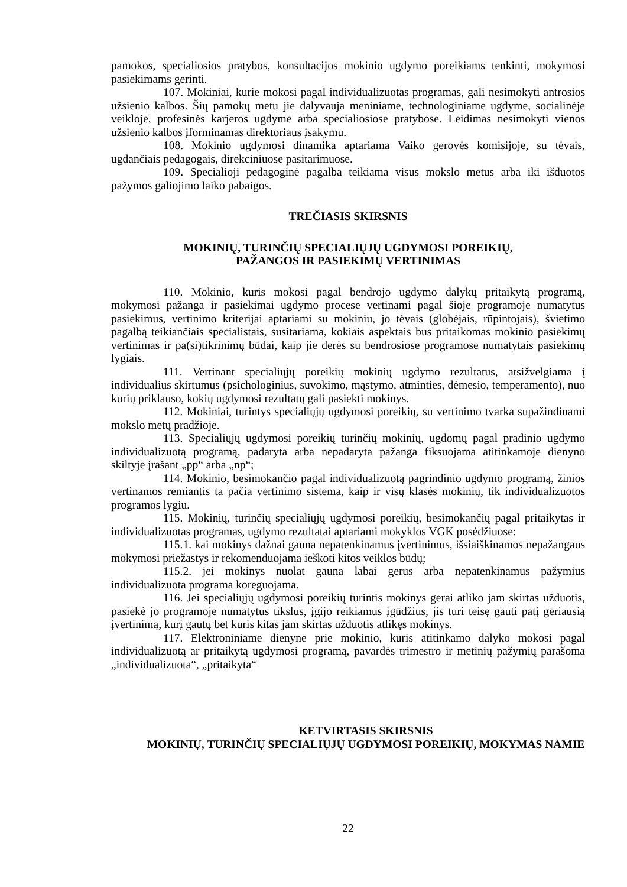pamokos, specialiosios pratybos, konsultacijos mokinio ugdymo poreikiams tenkinti, mokymosi pasiekimams gerinti.
107. Mokiniai, kurie mokosi pagal individualizuotas programas, gali nesimokyti antrosios užsienio kalbos. Šių pamokų metu jie dalyvauja meniniame, technologiniame ugdyme, socialinėje veikloje, profesinės karjeros ugdyme arba specialiosiose pratybose. Leidimas nesimokyti vienos užsienio kalbos įforminamas direktoriaus įsakymu.
108. Mokinio ugdymosi dinamika aptariama Vaiko gerovės komisijoje, su tėvais, ugdančiais pedagogais, direkciniuose pasitarimuose.
109. Specialioji pedagoginė pagalba teikiama visus mokslo metus arba iki išduotos pažymos galiojimo laiko pabaigos.
TREČIASIS SKIRSNIS
MOKINIŲ, TURINČIŲ SPECIALIŲJŲ UGDYMOSI POREIKIŲ,
PAŽANGOS IR PASIEKIMŲ VERTINIMAS
110. Mokinio, kuris mokosi pagal bendrojo ugdymo dalykų pritaikytą programą, mokymosi pažanga ir pasiekimai ugdymo procese vertinami pagal šioje programoje numatytus pasiekimus, vertinimo kriterijai aptariami su mokiniu, jo tėvais (globėjais, rūpintojais), švietimo pagalbą teikiančiais specialistais, susitariama, kokiais aspektais bus pritaikomas mokinio pasiekimų vertinimas ir pa(si)tikrinimų būdai, kaip jie derės su bendrosiose programose numatytais pasiekimų lygiais.
111. Vertinant specialiųjų poreikių mokinių ugdymo rezultatus, atsižvelgiama į individualius skirtumus (psichologinius, suvokimo, mąstymo, atminties, dėmesio, temperamento), nuo kurių priklauso, kokių ugdymosi rezultatų gali pasiekti mokinys.
112. Mokiniai, turintys specialiųjų ugdymosi poreikių, su vertinimo tvarka supažindinami mokslo metų pradžioje.
113. Specialiųjų ugdymosi poreikių turinčių mokinių, ugdomų pagal pradinio ugdymo individualizuotą programą, padaryta arba nepadaryta pažanga fiksuojama atitinkamoje dienyno skiltyje įrašant „pp“ arba „np“;
114. Mokinio, besimokančio pagal individualizuotą pagrindinio ugdymo programą, žinios vertinamos remiantis ta pačia vertinimo sistema, kaip ir visų klasės mokinių, tik individualizuotos programos lygiu.
115. Mokinių, turinčių specialiųjų ugdymosi poreikių, besimokančių pagal pritaikytas ir individualizuotas programas, ugdymo rezultatai aptariami mokyklos VGK posėdžiuose:
115.1. kai mokinys dažnai gauna nepatenkinamus įvertinimus, išsiaiškinamos nepažangaus mokymosi priežastys ir rekomenduojama ieškoti kitos veiklos būdų;
115.2. jei mokinys nuolat gauna labai gerus arba nepatenkinamus pažymius individualizuota programa koreguojama.
116. Jei specialiųjų ugdymosi poreikių turintis mokinys gerai atliko jam skirtas užduotis, pasiekė jo programoje numatytus tikslus, įgijo reikiamus įgūdžius, jis turi teisę gauti patį geriausią įvertinimą, kurį gautų bet kuris kitas jam skirtas užduotis atlikęs mokinys.
117. Elektroniniame dienyne prie mokinio, kuris atitinkamo dalyko mokosi pagal individualizuotą ar pritaikytą ugdymosi programą, pavardės trimestro ir metinių pažymių parašoma „individualizuota“, „pritaikyta“
KETVIRTASIS SKIRSNIS
MOKINIŲ, TURINČIŲ SPECIALIŲJŲ UGDYMOSI POREIKIŲ, MOKYMAS NAMIE
22